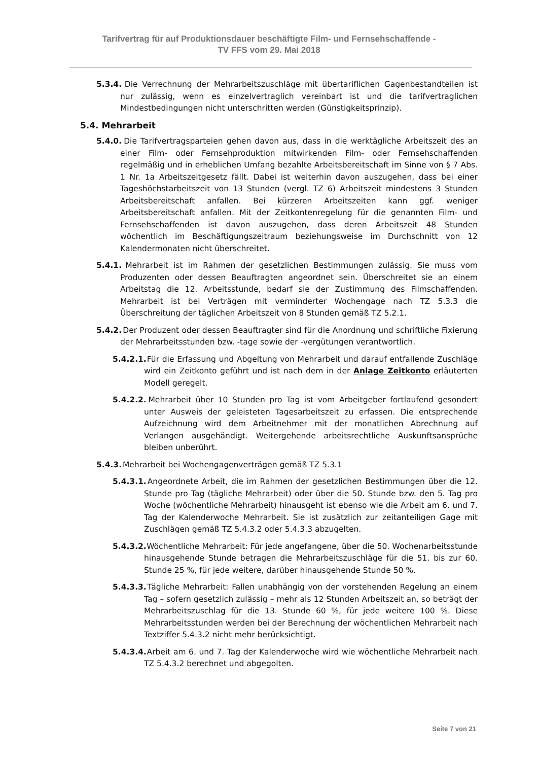Tarifvertrag für auf Produktionsdauer beschäftigte Film- und Fernsehschaffende -
TV FFS vom 29. Mai 2018
5.3.4. Die Verrechnung der Mehrarbeitszuschläge mit übertariflichen Gagenbestandteilen ist nur zulässig, wenn es einzelvertraglich vereinbart ist und die tarifvertraglichen Mindestbedingungen nicht unterschritten werden (Günstigkeitsprinzip).
5.4. Mehrarbeit
5.4.0. Die Tarifvertragsparteien gehen davon aus, dass in die werktägliche Arbeitszeit des an einer Film- oder Fernsehproduktion mitwirkenden Film- oder Fernsehschaffenden regelmäßig und in erheblichen Umfang bezahlte Arbeitsbereitschaft im Sinne von § 7 Abs. 1 Nr. 1a Arbeitszeitgesetz fällt. Dabei ist weiterhin davon auszugehen, dass bei einer Tageshöchstarbeitszeit von 13 Stunden (vergl. TZ 6) Arbeitszeit mindestens 3 Stunden Arbeitsbereitschaft anfallen. Bei kürzeren Arbeitszeiten kann ggf. weniger Arbeitsbereitschaft anfallen. Mit der Zeitkontenregelung für die genannten Film- und Fernsehschaffenden ist davon auszugehen, dass deren Arbeitszeit 48 Stunden wöchentlich im Beschäftigungszeitraum beziehungsweise im Durchschnitt von 12 Kalendermonaten nicht überschreitet.
5.4.1. Mehrarbeit ist im Rahmen der gesetzlichen Bestimmungen zulässig. Sie muss vom Produzenten oder dessen Beauftragten angeordnet sein. Überschreitet sie an einem Arbeitstag die 12. Arbeitsstunde, bedarf sie der Zustimmung des Filmschaffenden. Mehrarbeit ist bei Verträgen mit verminderter Wochengage nach TZ 5.3.3 die Überschreitung der täglichen Arbeitszeit von 8 Stunden gemäß TZ 5.2.1.
5.4.2. Der Produzent oder dessen Beauftragter sind für die Anordnung und schriftliche Fixierung der Mehrarbeitsstunden bzw. -tage sowie der -vergütungen verantwortlich.
5.4.2.1. Für die Erfassung und Abgeltung von Mehrarbeit und darauf entfallende Zuschläge wird ein Zeitkonto geführt und ist nach dem in der Anlage Zeitkonto erläuterten Modell geregelt.
5.4.2.2. Mehrarbeit über 10 Stunden pro Tag ist vom Arbeitgeber fortlaufend gesondert unter Ausweis der geleisteten Tagesarbeitszeit zu erfassen. Die entsprechende Aufzeichnung wird dem Arbeitnehmer mit der monatlichen Abrechnung auf Verlangen ausgehändigt. Weitergehende arbeitsrechtliche Auskunftsansprüche bleiben unberührt.
5.4.3. Mehrarbeit bei Wochengagenverträgen gemäß TZ 5.3.1
5.4.3.1. Angeordnete Arbeit, die im Rahmen der gesetzlichen Bestimmungen über die 12. Stunde pro Tag (tägliche Mehrarbeit) oder über die 50. Stunde bzw. den 5. Tag pro Woche (wöchentliche Mehrarbeit) hinausgeht ist ebenso wie die Arbeit am 6. und 7. Tag der Kalenderwoche Mehrarbeit. Sie ist zusätzlich zur zeitanteiligen Gage mit Zuschlägen gemäß TZ 5.4.3.2 oder 5.4.3.3 abzugelten.
5.4.3.2. Wöchentliche Mehrarbeit: Für jede angefangene, über die 50. Wochenarbeitsstunde hinausgehende Stunde betragen die Mehrarbeitszuschläge für die 51. bis zur 60. Stunde 25 %, für jede weitere, darüber hinausgehende Stunde 50 %.
5.4.3.3. Tägliche Mehrarbeit: Fallen unabhängig von der vorstehenden Regelung an einem Tag – sofern gesetzlich zulässig – mehr als 12 Stunden Arbeitszeit an, so beträgt der Mehrarbeitszuschlag für die 13. Stunde 60 %, für jede weitere 100 %. Diese Mehrarbeitsstunden werden bei der Berechnung der wöchentlichen Mehrarbeit nach Textziffer 5.4.3.2 nicht mehr berücksichtigt.
5.4.3.4. Arbeit am 6. und 7. Tag der Kalenderwoche wird wie wöchentliche Mehrarbeit nach TZ 5.4.3.2 berechnet und abgegolten.
Seite 7 von 21